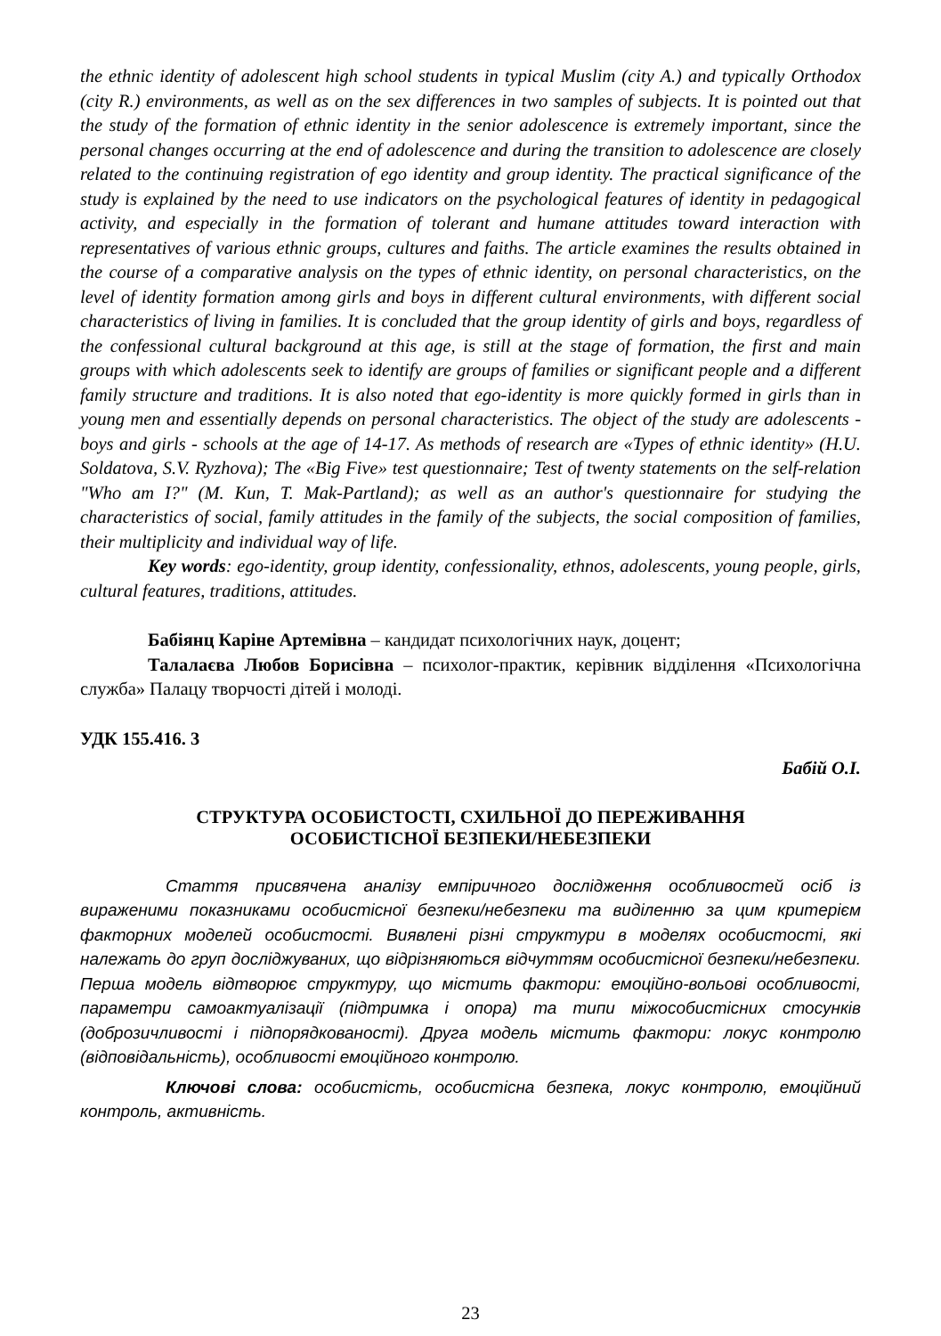the ethnic identity of adolescent high school students in typical Muslim (city A.) and typically Orthodox (city R.) environments, as well as on the sex differences in two samples of subjects. It is pointed out that the study of the formation of ethnic identity in the senior adolescence is extremely important, since the personal changes occurring at the end of adolescence and during the transition to adolescence are closely related to the continuing registration of ego identity and group identity. The practical significance of the study is explained by the need to use indicators on the psychological features of identity in pedagogical activity, and especially in the formation of tolerant and humane attitudes toward interaction with representatives of various ethnic groups, cultures and faiths. The article examines the results obtained in the course of a comparative analysis on the types of ethnic identity, on personal characteristics, on the level of identity formation among girls and boys in different cultural environments, with different social characteristics of living in families. It is concluded that the group identity of girls and boys, regardless of the confessional cultural background at this age, is still at the stage of formation, the first and main groups with which adolescents seek to identify are groups of families or significant people and a different family structure and traditions. It is also noted that ego-identity is more quickly formed in girls than in young men and essentially depends on personal characteristics. The object of the study are adolescents - boys and girls - schools at the age of 14-17. As methods of research are «Types of ethnic identity» (H.U. Soldatova, S.V. Ryzhova); The «Big Five» test questionnaire; Test of twenty statements on the self-relation "Who am I?" (M. Kun, T. Mak-Partland); as well as an author's questionnaire for studying the characteristics of social, family attitudes in the family of the subjects, the social composition of families, their multiplicity and individual way of life.
Key words: ego-identity, group identity, confessionality, ethnos, adolescents, young people, girls, cultural features, traditions, attitudes.
Бабіянц Каріне Артемівна – кандидат психологічних наук, доцент;
Талалаєва Любов Борисівна – психолог-практик, керівник відділення «Психологічна служба» Палацу творчості дітей і молоді.
УДК 155.416. 3
Бабій О.І.
СТРУКТУРА ОСОБИСТОСТІ, СХИЛЬНОЇ ДО ПЕРЕЖИВАННЯ
ОСОБИСТІСНОЇ БЕЗПЕКИ/НЕБЕЗПЕКИ
Стаття присвячена аналізу емпіричного дослідження особливостей осіб із вираженими показниками особистісної безпеки/небезпеки та виділенню за цим критерієм факторних моделей особистості. Виявлені різні структури в моделях особистості, які належать до груп досліджуваних, що відрізняються відчуттям особистісної безпеки/небезпеки. Перша модель відтворює структуру, що містить фактори: емоційно-вольові особливості, параметри самоактуалізації (підтримка і опора) та типи міжособистісних стосунків (доброзичливості і підпорядкованості). Друга модель містить фактори: локус контролю (відповідальність), особливості емоційного контролю.
Ключові слова: особистість, особистісна безпека, локус контролю, емоційний контроль, активність.
23